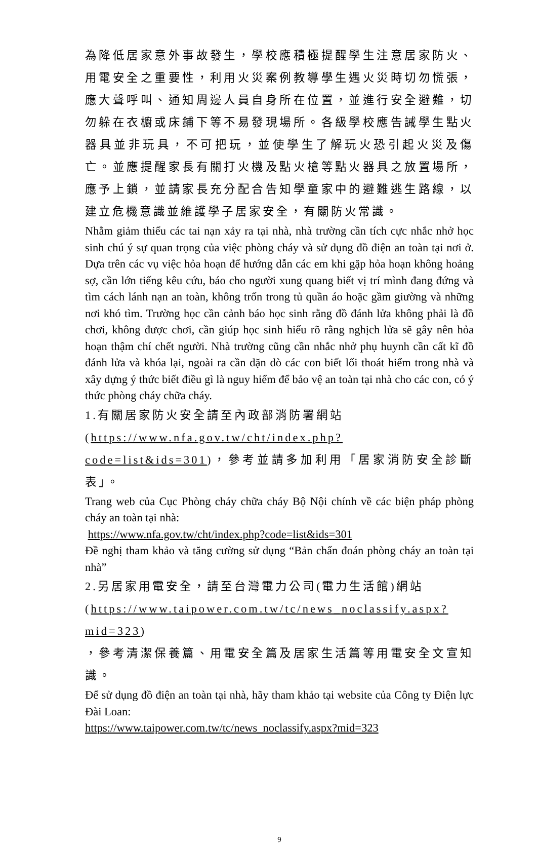為降低居家意外事故發生，學校應積極提醒學生注意居家防火、用電安全之重要性，利用火災案例教導學生遇火災時切勿慌張，應大聲呼叫、通知周邊人員自身所在位置，並進行安全避難，切勿躲在衣櫥或床鋪下等不易發現場所。各級學校應告誡學生點火器具並非玩具，不可把玩，並使學生了解玩火恐引起火災及傷亡。並應提醒家長有關打火機及點火槍等點火器具之放置場所，應予上鎖，並請家長充分配合告知學童家中的避難逃生路線，以建立危機意識並維護學子居家安全，有關防火常識。
Nhằm giảm thiểu các tai nạn xảy ra tại nhà, nhà trường cần tích cực nhắc nhở học sinh chú ý sự quan trọng của việc phòng cháy và sử dụng đồ điện an toàn tại nơi ở. Dựa trên các vụ việc hỏa hoạn để hướng dẫn các em khi gặp hỏa hoạn không hoảng sợ, cần lớn tiếng kêu cứu, báo cho người xung quang biết vị trí mình đang đứng và tìm cách lánh nạn an toàn, không trốn trong tủ quần áo hoặc gầm giường và những nơi khó tìm. Trường học cần cảnh báo học sinh rằng đồ đánh lửa không phải là đồ chơi, không được chơi, cần giúp học sinh hiểu rõ rằng nghịch lửa sẽ gây nên hỏa hoạn thậm chí chết người. Nhà trường cũng cần nhắc nhở phụ huynh cần cất kĩ đồ đánh lửa và khóa lại, ngoài ra cần dặn dò các con biết lối thoát hiểm trong nhà và xây dựng ý thức biết điều gì là nguy hiểm để bảo vệ an toàn tại nhà cho các con, có ý thức phòng cháy chữa cháy.
1.有關居家防火安全請至內政部消防署網站
(https://www.nfa.gov.tw/cht/index.php?code=list&ids=301)，參考並請多加利用「居家消防安全診斷表」。
Trang web của Cục Phòng cháy chữa cháy Bộ Nội chính về các biện pháp phòng cháy an toàn tại nhà:
https://www.nfa.gov.tw/cht/index.php?code=list&ids=301
Đề nghị tham khảo và tăng cường sử dụng “Bản chẩn đoán phòng cháy an toàn tại nhà”
2.另居家用電安全，請至台灣電力公司(電力生活館)網站
(https://www.taipower.com.tw/tc/news_noclassify.aspx?mid=323)
，參考清潔保養篇、用電安全篇及居家生活篇等用電安全文宣知識。
Để sử dụng đồ điện an toàn tại nhà, hãy tham khảo tại website của Công ty Điện lực Đài Loan:
https://www.taipower.com.tw/tc/news_noclassify.aspx?mid=323
9